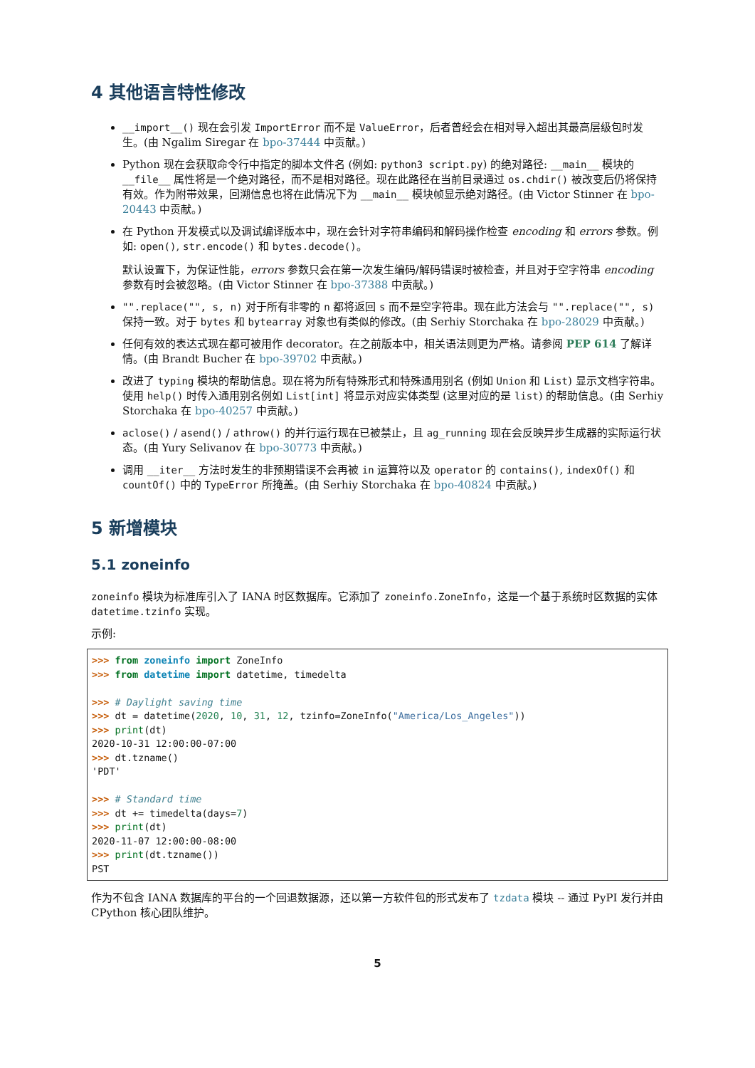4 其他语言特性修改
__import__() 现在会引发 ImportError 而不是 ValueError，后者曾经会在相对导入超出其最高层级包时发生。(由 Ngalim Siregar 在 bpo-37444 中贡献。)
Python 现在会获取命令行中指定的脚本文件名 (例如: python3 script.py) 的绝对路径: __main__ 模块的 __file__ 属性将是一个绝对路径，而不是相对路径。现在此路径在当前目录通过 os.chdir() 被改变后仍将保持有效。作为附带效果，回溯信息也将在此情况下为 __main__ 模块帧显示绝对路径。(由 Victor Stinner 在 bpo-20443 中贡献。)
在 Python 开发模式以及调试编译版本中，现在会针对字符串编码和解码操作检查 encoding 和 errors 参数。例如: open(), str.encode() 和 bytes.decode()。
默认设置下，为保证性能，errors 参数只会在第一次发生编码/解码错误时被检查，并且对于空字符串 encoding 参数有时会被忽略。(由 Victor Stinner 在 bpo-37388 中贡献。)
"".replace("", s, n) 对于所有非零的 n 都将返回 s 而不是空字符串。现在此方法会与 "".replace("", s) 保持一致。对于 bytes 和 bytearray 对象也有类似的修改。(由 Serhiy Storchaka 在 bpo-28029 中贡献。)
任何有效的表达式现在都可被用作 decorator。在之前版本中，相关语法则更为严格。请参阅 PEP 614 了解详情。(由 Brandt Bucher 在 bpo-39702 中贡献。)
改进了 typing 模块的帮助信息。现在将为所有特殊形式和特殊通用别名 (例如 Union 和 List) 显示文档字符串。使用 help() 时传入通用别名例如 List[int] 将显示对应实体类型 (这里对应的是 list) 的帮助信息。(由 Serhiy Storchaka 在 bpo-40257 中贡献。)
aclose() / asend() / athrow() 的并行运行现在已被禁止，且 ag_running 现在会反映异步生成器的实际运行状态。(由 Yury Selivanov 在 bpo-30773 中贡献。)
调用 __iter__ 方法时发生的非预期错误不会再被 in 运算符以及 operator 的 contains(), indexOf() 和 countOf() 中的 TypeError 所掩盖。(由 Serhiy Storchaka 在 bpo-40824 中贡献。)
5 新增模块
5.1 zoneinfo
zoneinfo 模块为标准库引入了 IANA 时区数据库。它添加了 zoneinfo.ZoneInfo，这是一个基于系统时区数据的实体 datetime.tzinfo 实现。
示例:
>>> from zoneinfo import ZoneInfo
>>> from datetime import datetime, timedelta

>>> # Daylight saving time
>>> dt = datetime(2020, 10, 31, 12, tzinfo=ZoneInfo("America/Los_Angeles"))
>>> print(dt)
2020-10-31 12:00:00-07:00
>>> dt.tzname()
'PDT'

>>> # Standard time
>>> dt += timedelta(days=7)
>>> print(dt)
2020-11-07 12:00:00-08:00
>>> print(dt.tzname())
PST
作为不包含 IANA 数据库的平台的一个回退数据源，还以第一方软件包的形式发布了 tzdata 模块 -- 通过 PyPI 发行并由 CPython 核心团队维护。
5